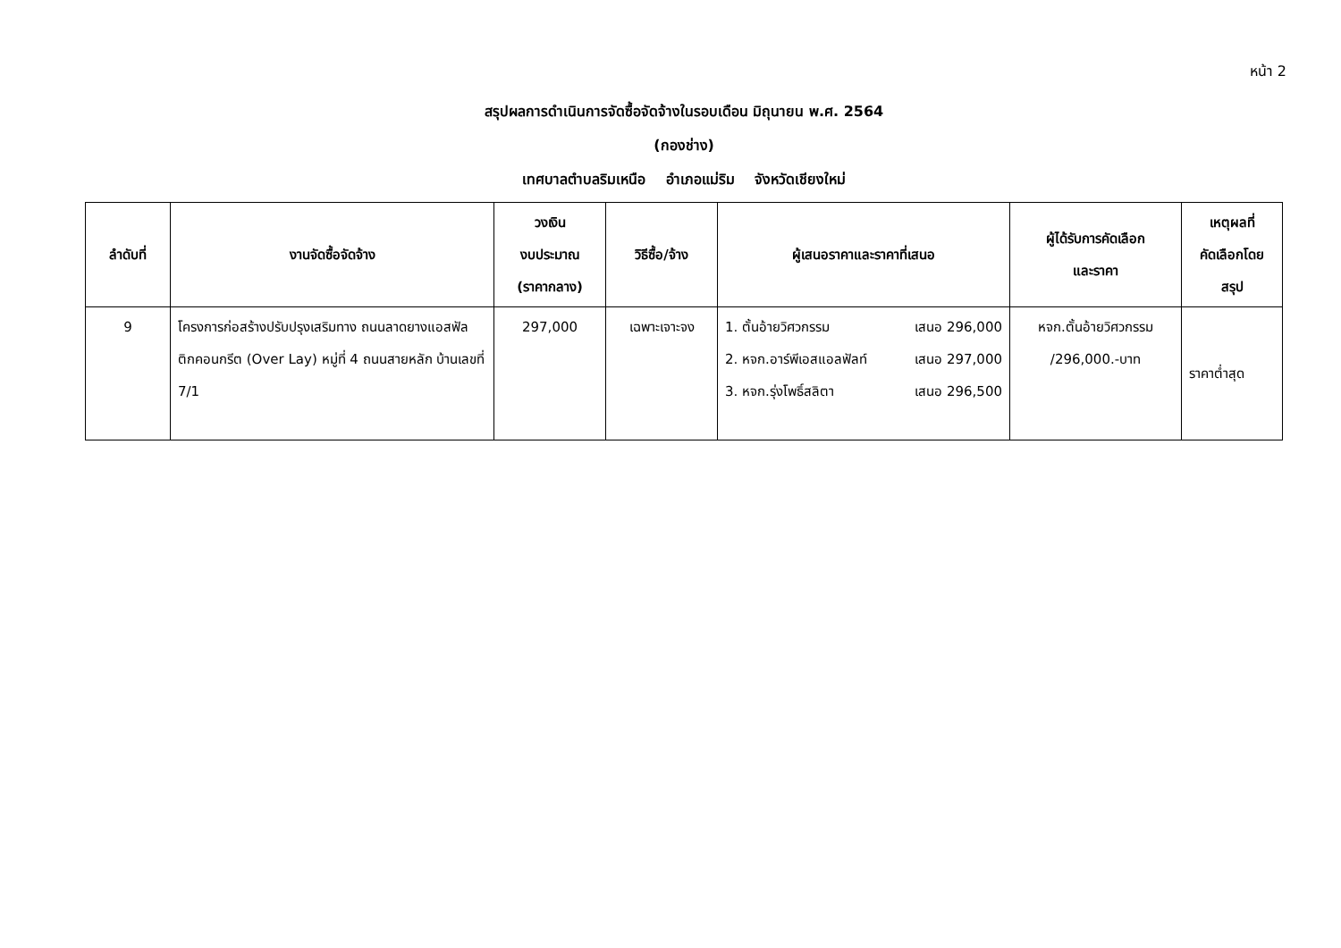หน้า 2
สรุปผลการดำเนินการจัดซื้อจัดจ้างในรอบเดือน มิถุนายน พ.ศ. 2564
(กองช่าง)
เทศบาลตำบลริมเหนือ อำเภอแม่ริม จังหวัดเชียงใหม่
| ลำดับที่ | งานจัดซื้อจัดจ้าง | วงเงิน งบประมาณ (ราคากลาง) | วิธีซื้อ/จ้าง | ผู้เสนอราคาและราคาที่เสนอ | ผู้ได้รับการคัดเลือก และราคา | เหตุผลที่ คัดเลือกโดย สรุป |
| --- | --- | --- | --- | --- | --- | --- |
| 9 | โครงการก่อสร้างปรับปรุงเสริมทาง ถนนลาดยางแอสฟัล ติกคอนกรีต (Over Lay) หมู่ที่ 4 ถนนสายหลัก บ้านเลขที่ 7/1 | 297,000 | เฉพาะเจาะจง | 1. ตั้นอ้ายวิศวกรรม เสนอ 296,000 2. หจก.อาร์พีเอสแอลฟัลท์ เสนอ 297,000 3. หจก.รุ่งโพธิ์สลิตา เสนอ 296,500 | หจก.ตั้นอ้ายวิศวกรรม /296,000.-บาท | ราคาต่ำสุด |